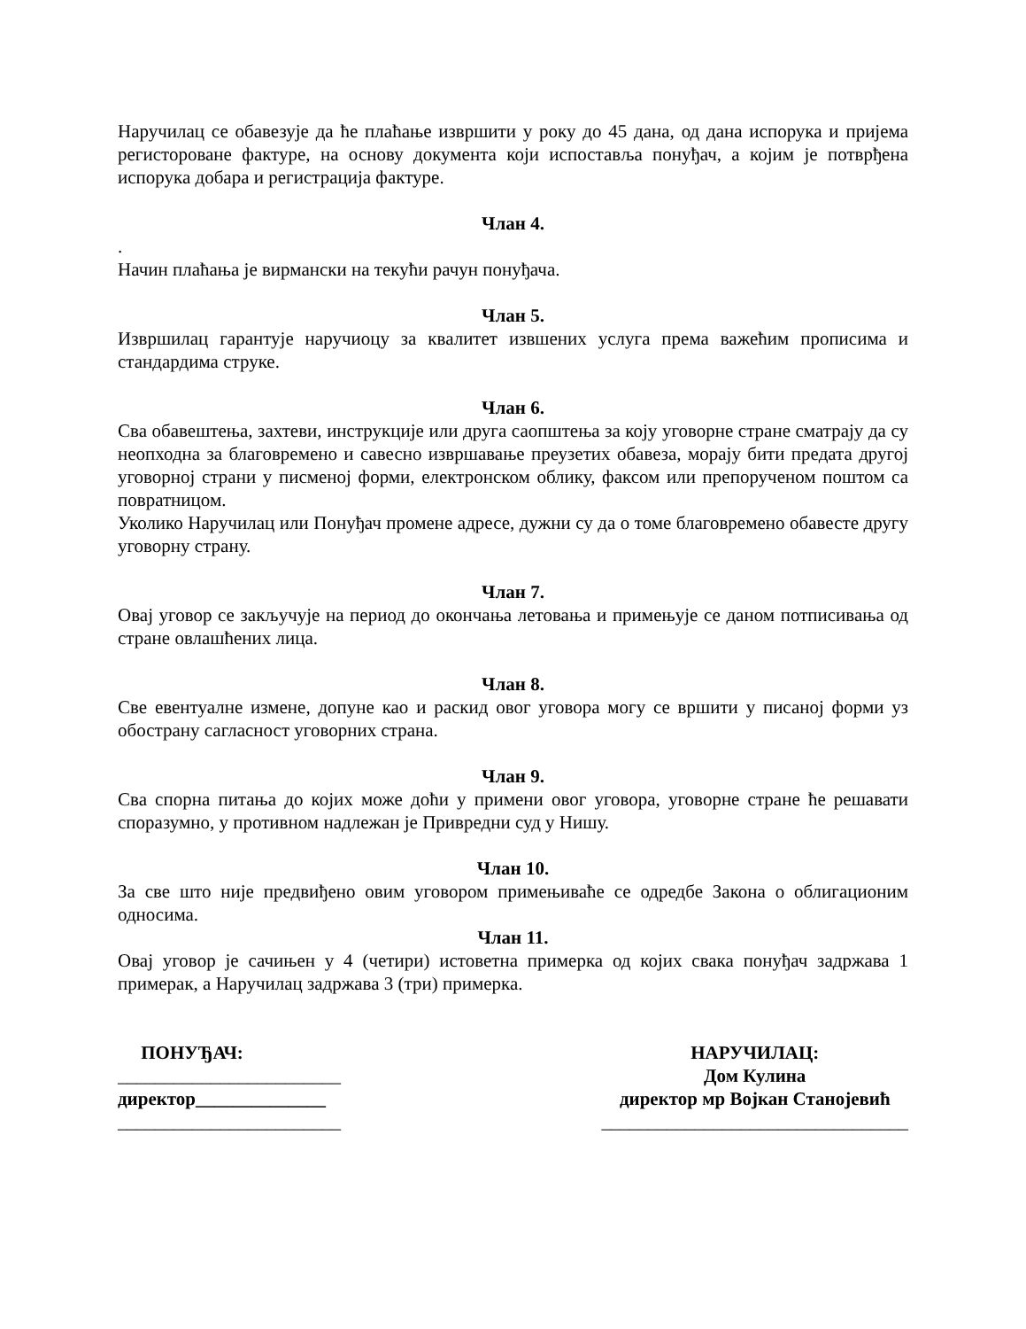Наручилац се обавезује да ће плаћање извршити у року до 45 дана, од дана испорука и пријема регисторoване фактуре, на основу документа који испоставља понуђач, а којим је потврђена испорука добара и регистрација фактуре.
Члан 4.
.
Начин плаћања је вирмански на текући рачун понуђача.
Члан 5.
Извршилац гарантује наручиоцу за квалитет извшених услуга према важећим прописима и стандардима струке.
Члан 6.
Сва обавештења, захтеви, инструкције или друга саопштења за коју уговорне стране сматрају да су неопходна за благовремено и савесно извршавање преузетих обавеза, морају бити предата другој уговорној страни у писменој форми, електронском облику, факсом или препорученом поштом са повратницом.
Уколико Наручилац или Понуђач промене адресе, дужни су да о томе благовремено обавесте другу уговорну страну.
Члан 7.
Овај уговор се закључује на период до окончања летовања и примењује се даном потписивања од стране овлашћених лица.
Члан 8.
Све евентуалне измене, допуне као и раскид овог уговора могу се вршити у писаној форми уз обострану сагласност уговорних страна.
Члан 9.
Сва спорна питања до којих може доћи у примени овог уговора, уговорне стране ће решавати споразумно, у противном надлежан је Привредни суд у Нишу.
Члан 10.
За све што није предвиђено овим уговором примењиваће се одредбе Закона о облигационим односима.
Члан 11.
Овај уговор је сачињен у 4 (четири) истоветна примерка од којих свака понуђач задржава 1 примерак, а Наручилац задржава 3 (три) примерка.
ПОНУЂАЧ:
________________________
директор______________
________________________
НАРУЧИЛАЦ:
Дом Кулина
директор мр Војкан Станојевић
_________________________________